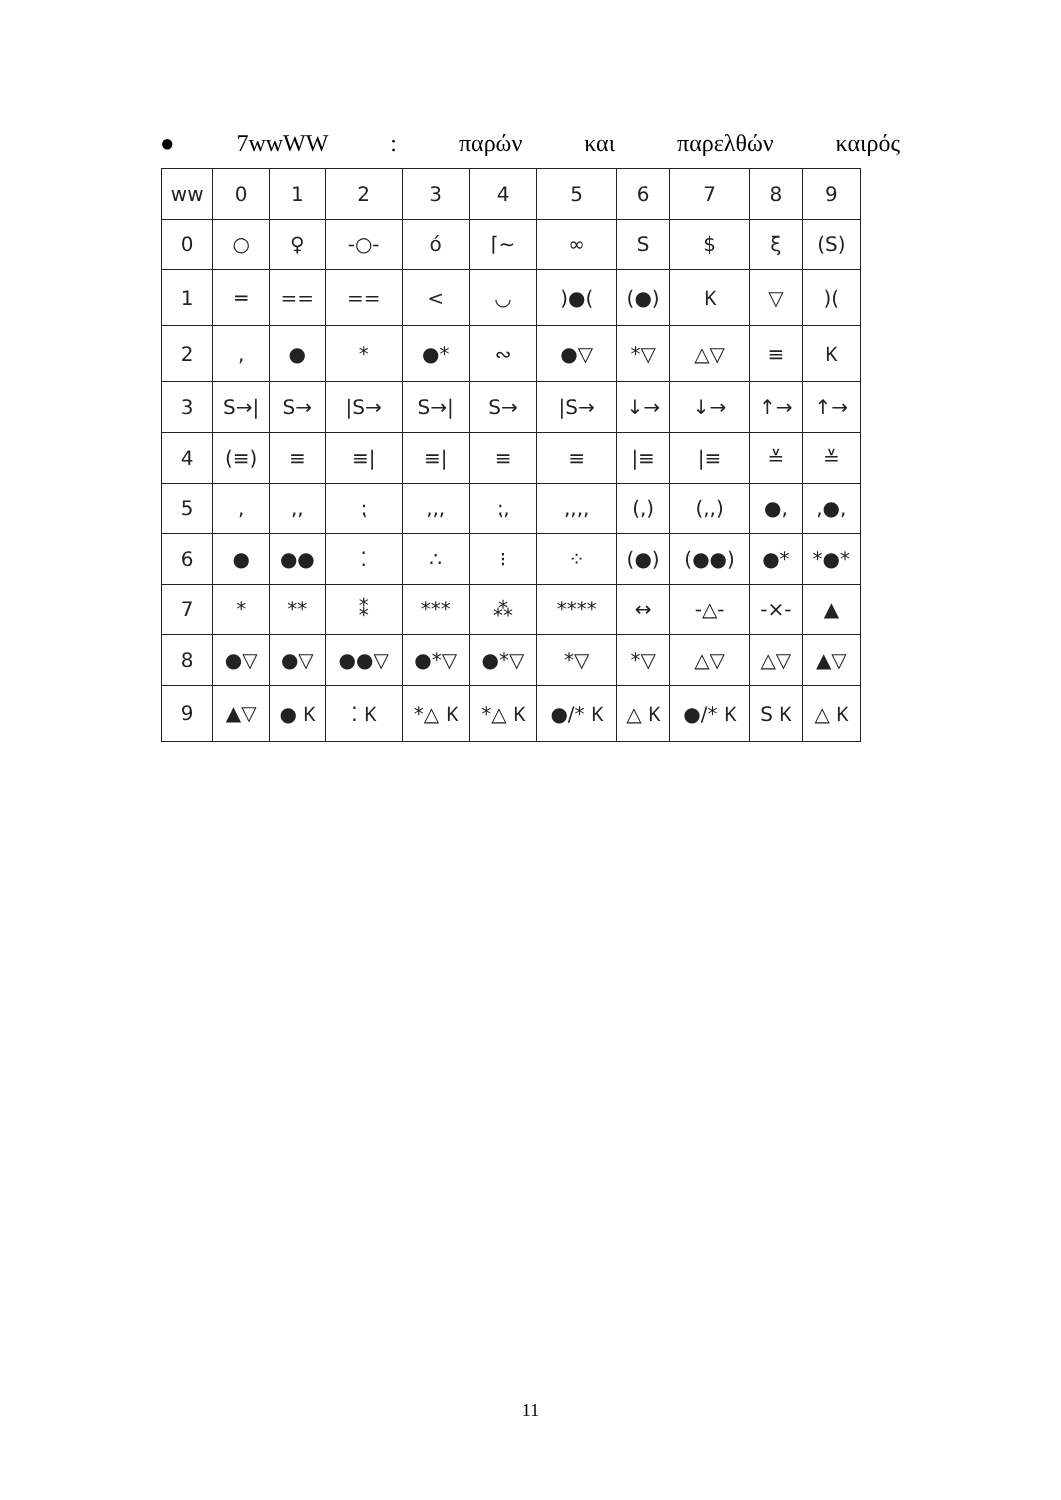● 7wwWW: παρών και παρελθών καιρός
| ww | 0 | 1 | 2 | 3 | 4 | 5 | 6 | 7 | 8 | 9 |
| --- | --- | --- | --- | --- | --- | --- | --- | --- | --- | --- |
| 0 | ○ | ♀ | -○- | ό | ⌈~ | ∞ | S | $ | ξ | (S) |
| 1 | ═ | == | == | < | ◡ | )●( | (●) | Ⲕ | ▽ | )( |
| 2 | , | ● | * | ●* | ∾ | ●▽ | *▽ | △▽ | ≡ | Ⲕ |
| 3 | S→/ | S→ | /S→ | S→/ | S→ | /S→ | ↓→ | ↓→ | ↑→ | ↑→ |
| 4 | (≡) | ≡ | ≡/ | ≡/ | ≡ | ≡ | /≡ | /≡ | ≚ | ≚ |
| 5 | , | ,, | ⁏ | ,,, | ⁏, | ,,,, | (,) | (,,) | ●, | ,●, |
| 6 | ● | ●● | ⁚ | ∴ | ⁝ | ⁘ | (●) | (●●) | ●* | *●* |
| 7 | * | ** | ⁑ | *** | ⁂ | **** | ↔ | -△- | -×- | ▲ |
| 8 | ●▽ | ●▽ | ●●▽ | ●*▽ | ●*▽ | *▽ | *▽ | △▽ | △▽ | ▲▽ |
| 9 | ▲▽ | ● Ⲕ | ⁚ Ⲕ | *△ Ⲕ | *△ Ⲕ | ●/* Ⲕ | △ Ⲕ | ●/* Ⲕ | S Ⲕ | △ Ⲕ |
11